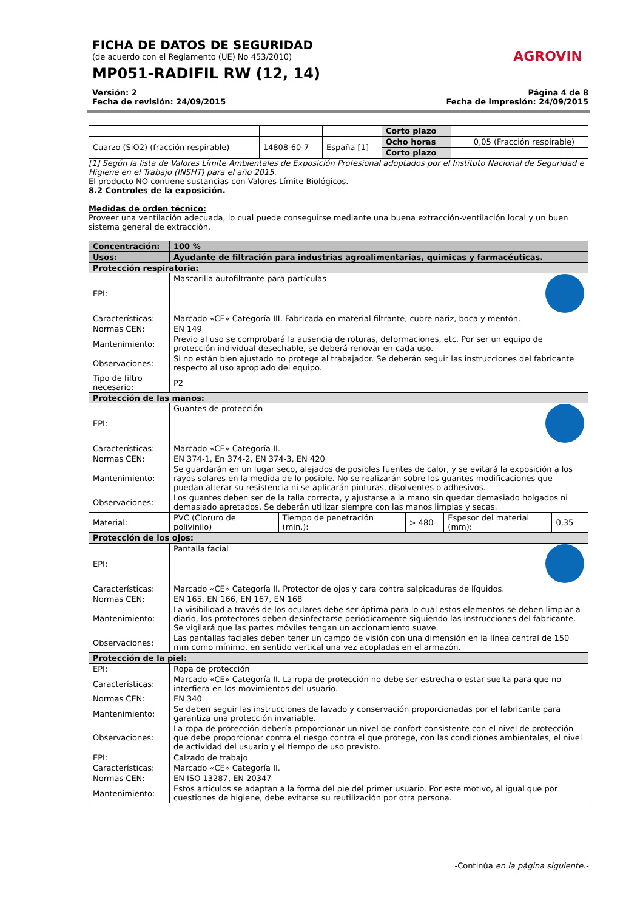AGROVIN
FICHA DE DATOS DE SEGURIDAD
(de acuerdo con el Reglamento (UE) No 453/2010)
MP051-RADIFIL RW (12, 14)
Versión: 2
Fecha de revisión: 24/09/2015
Página 4 de 8
Fecha de impresión: 24/09/2015
| | | | Corto plazo | | |
| Cuarzo (SiO2) (fracción respirable) | 14808-60-7 | España [1] | Ocho horas | | 0,05 (Fracción respirable) |
| | | | Corto plazo | | |
[1] Según la lista de Valores Límite Ambientales de Exposición Profesional adoptados por el Instituto Nacional de Seguridad e Higiene en el Trabajo (INSHT) para el año 2015.
El producto NO contiene sustancias con Valores Límite Biológicos.
8.2 Controles de la exposición.
Medidas de orden técnico:
Proveer una ventilación adecuada, lo cual puede conseguirse mediante una buena extracción-ventilación local y un buen sistema general de extracción.
| Concentración: | 100 % | | | | |
| Usos: | Ayudante de filtración para industrias agroalimentarias, quimicas y farmacéuticas. | | | | |
| Protección respiratoria: | | | | | |
| EPI: | Mascarilla autofiltrante para partículas | | | | |
| Características: | Marcado «CE» Categoría III. Fabricada en material filtrante, cubre nariz, boca y mentón. | | | | |
| Normas CEN: | EN 149 | | | | |
| Mantenimiento: | Previo al uso se comprobará la ausencia de roturas, deformaciones, etc. Por ser un equipo de protección individual desechable, se deberá renovar en cada uso. | | | | |
| Observaciones: | Si no están bien ajustado no protege al trabajador. Se deberán seguir las instrucciones del fabricante respecto al uso apropiado del equipo. | | | | |
| Tipo de filtro necesario: | P2 | | | | |
| Protección de las manos: | | | | | |
| EPI: | Guantes de protección | | | | |
| Características: | Marcado «CE» Categoría II. | | | | |
| Normas CEN: | EN 374-1, En 374-2, EN 374-3, EN 420 | | | | |
| Mantenimiento: | Se guardarán en un lugar seco, alejados de posibles fuentes de calor, y se evitará la exposición a los rayos solares en la medida de lo posible. No se realizarán sobre los guantes modificaciones que puedan alterar su resistencia ni se aplicarán pinturas, disolventes o adhesivos. | | | | |
| Observaciones: | Los guantes deben ser de la talla correcta, y ajustarse a la mano sin quedar demasiado holgados ni demasiado apretados. Se deberán utilizar siempre con las manos limpias y secas. | | | | |
| Material: | PVC (Cloruro de polivinilo) | Tiempo de penetración (min.): | > 480 | Espesor del material (mm): | 0,35 |
| Protección de los ojos: | | | | | |
| EPI: | Pantalla facial | | | | |
| Características: | Marcado «CE» Categoría II. Protector de ojos y cara contra salpicaduras de líquidos. | | | | |
| Normas CEN: | EN 165, EN 166, EN 167, EN 168 | | | | |
| Mantenimiento: | La visibilidad a través de los oculares debe ser óptima para lo cual estos elementos se deben limpiar a diario, los protectores deben desinfectarse periódicamente siguiendo las instrucciones del fabricante. Se vigilará que las partes móviles tengan un accionamiento suave. | | | | |
| Observaciones: | Las pantallas faciales deben tener un campo de visión con una dimensión en la línea central de 150 mm como mínimo, en sentido vertical una vez acopladas en el armazón. | | | | |
| Protección de la piel: | | | | | |
| EPI: | Ropa de protección | | | | |
| Características: | Marcado «CE» Categoría II. La ropa de protección no debe ser estrecha o estar suelta para que no interfiera en los movimientos del usuario. | | | | |
| Normas CEN: | EN 340 | | | | |
| Mantenimiento: | Se deben seguir las instrucciones de lavado y conservación proporcionadas por el fabricante para garantiza una protección invariable. | | | | |
| Observaciones: | La ropa de protección debería proporcionar un nivel de confort consistente con el nivel de protección que debe proporcionar contra el riesgo contra el que protege, con las condiciones ambientales, el nivel de actividad del usuario y el tiempo de uso previsto. | | | | |
| EPI: | Calzado de trabajo | | | | |
| Características: | Marcado «CE» Categoría II. | | | | |
| Normas CEN: | EN ISO 13287, EN 20347 | | | | |
| Mantenimiento: | Estos artículos se adaptan a la forma del pie del primer usuario. Por este motivo, al igual que por cuestiones de higiene, debe evitarse su reutilización por otra persona. | | | | |
-Continúa en la página siguiente.-